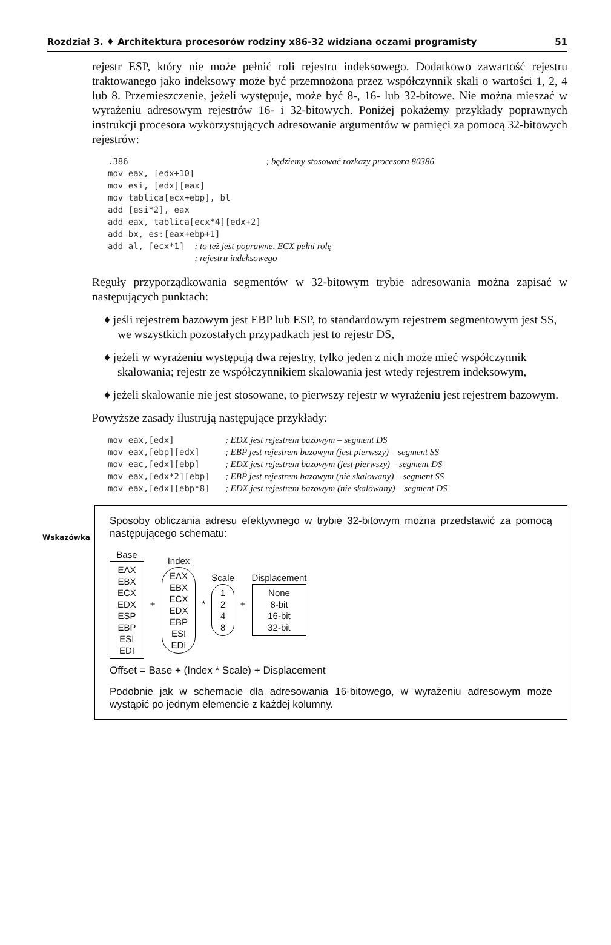Rozdział 3. ♦ Architektura procesorów rodziny x86-32 widziana oczami programisty 51
rejestr ESP, który nie może pełnić roli rejestru indeksowego. Dodatkowo zawartość rejestru traktowanego jako indeksowy może być przemnożona przez współczynnik skali o wartości 1, 2, 4 lub 8. Przemieszczenie, jeżeli występuje, może być 8-, 16- lub 32-bitowe. Nie można mieszać w wyrażeniu adresowym rejestrów 16- i 32-bitowych. Poniżej pokażemy przykłady poprawnych instrukcji procesora wykorzystujących adresowanie argumentów w pamięci za pomocą 32-bitowych rejestrów:
.386                           ; będziemy stosować rozkazy procesora 80386
mov eax, [edx+10]
mov esi, [edx][eax]
mov tablica[ecx+ebp], bl
add [esi*2], eax
add eax, tablica[ecx*4][edx+2]
add bx, es:[eax+ebp+1]
add al, [ecx*1]  ; to też jest poprawne, ECX pełni rolę
                 ; rejestru indeksowego
Reguły przyporządkowania segmentów w 32-bitowym trybie adresowania można zapisać w następujących punktach:
♦ jeśli rejestrem bazowym jest EBP lub ESP, to standardowym rejestrem segmentowym jest SS, we wszystkich pozostałych przypadkach jest to rejestr DS,
♦ jeżeli w wyrażeniu występują dwa rejestry, tylko jeden z nich może mieć współczynnik skalowania; rejestr ze współczynnikiem skalowania jest wtedy rejestrem indeksowym,
♦ jeżeli skalowanie nie jest stosowane, to pierwszy rejestr w wyrażeniu jest rejestrem bazowym.
Powyższe zasady ilustrują następujące przykłady:
mov eax,[edx]          ; EDX jest rejestrem bazowym – segment DS
mov eax,[ebp][edx]     ; EBP jest rejestrem bazowym (jest pierwszy) – segment SS
mov eac,[edx][ebp]     ; EDX jest rejestrem bazowym (jest pierwszy) – segment DS
mov eax,[edx*2][ebp]   ; EBP jest rejestrem bazowym (nie skalowany) – segment SS
mov eax,[edx][ebp*8]   ; EDX jest rejestrem bazowym (nie skalowany) – segment DS
Wskazówka
Sposoby obliczania adresu efektywnego w trybie 32-bitowym można przedstawić za pomocą następującego schematu:
Base
EAX
EBX
ECX
EDX
ESP
EBP
ESI
EDI
+
Index
EAX
EBX
ECX
EDX
EBP
ESI
EDI
*
Scale
1
2
4
8
+
Displacement
None
8-bit
16-bit
32-bit
Offset = Base + (Index * Scale) + Displacement
Podobnie jak w schemacie dla adresowania 16-bitowego, w wyrażeniu adresowym może wystąpić po jednym elemencie z każdej kolumny.